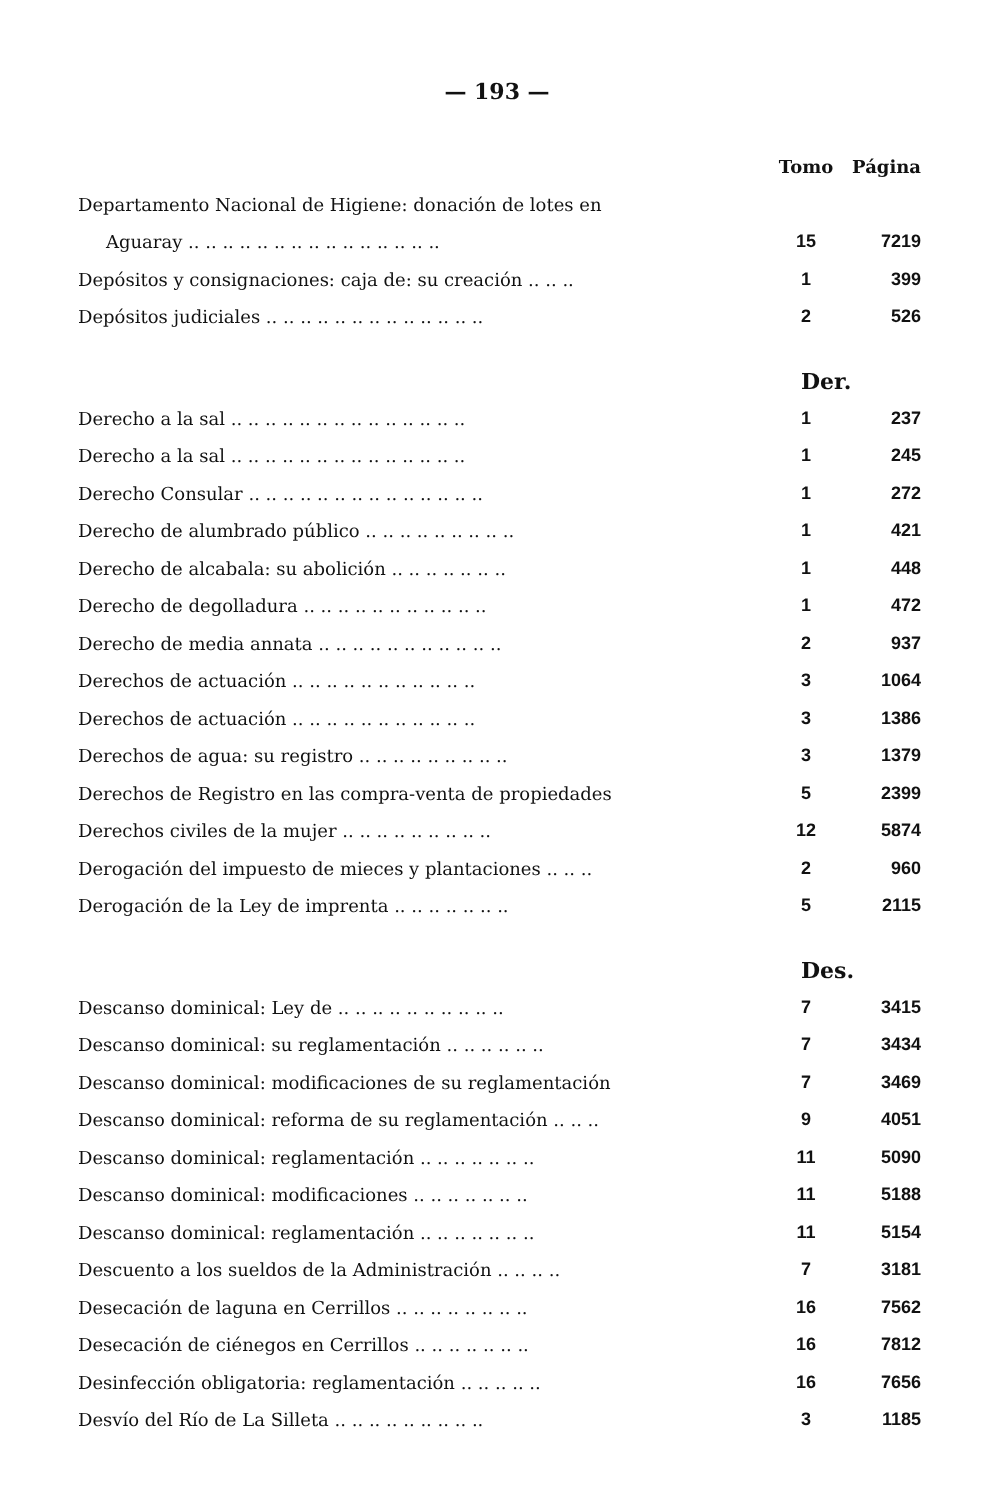— 193 —
| | Tomo | Página |
| Departamento Nacional de Higiene: donación de lotes en | | |
| Aguaray .. .. .. .. .. .. .. .. .. .. .. .. .. .. .. | 15 | 7219 |
| Depósitos y consignaciones: caja de: su creación .. .. .. | 1 | 399 |
| Depósitos judiciales .. .. .. .. .. .. .. .. .. .. .. .. .. | 2 | 526 |
| | Der. | |
| Derecho a la sal .. .. .. .. .. .. .. .. .. .. .. .. .. .. | 1 | 237 |
| Derecho a la sal .. .. .. .. .. .. .. .. .. .. .. .. .. .. | 1 | 245 |
| Derecho Consular .. .. .. .. .. .. .. .. .. .. .. .. .. .. | 1 | 272 |
| Derecho de alumbrado público .. .. .. .. .. .. .. .. .. | 1 | 421 |
| Derecho de alcabala: su abolición .. .. .. .. .. .. .. | 1 | 448 |
| Derecho de degolladura .. .. .. .. .. .. .. .. .. .. .. | 1 | 472 |
| Derecho de media annata .. .. .. .. .. .. .. .. .. .. .. | 2 | 937 |
| Derechos de actuación .. .. .. .. .. .. .. .. .. .. .. | 3 | 1064 |
| Derechos de actuación .. .. .. .. .. .. .. .. .. .. .. | 3 | 1386 |
| Derechos de agua: su registro .. .. .. .. .. .. .. .. .. | 3 | 1379 |
| Derechos de Registro en las compra-venta de propiedades | 5 | 2399 |
| Derechos civiles de la mujer .. .. .. .. .. .. .. .. .. | 12 | 5874 |
| Derogación del impuesto de mieces y plantaciones .. .. .. | 2 | 960 |
| Derogación de la Ley de imprenta .. .. .. .. .. .. .. | 5 | 2115 |
| | Des. | |
| Descanso dominical: Ley de .. .. .. .. .. .. .. .. .. .. | 7 | 3415 |
| Descanso dominical: su reglamentación .. .. .. .. .. .. | 7 | 3434 |
| Descanso dominical: modificaciones de su reglamentación | 7 | 3469 |
| Descanso dominical: reforma de su reglamentación .. .. .. | 9 | 4051 |
| Descanso dominical: reglamentación .. .. .. .. .. .. .. | 11 | 5090 |
| Descanso dominical: modificaciones .. .. .. .. .. .. .. | 11 | 5188 |
| Descanso dominical: reglamentación .. .. .. .. .. .. .. | 11 | 5154 |
| Descuento a los sueldos de la Administración .. .. .. .. | 7 | 3181 |
| Desecación de laguna en Cerrillos .. .. .. .. .. .. .. .. | 16 | 7562 |
| Desecación de ciénegos en Cerrillos .. .. .. .. .. .. .. | 16 | 7812 |
| Desinfección obligatoria: reglamentación .. .. .. .. .. | 16 | 7656 |
| Desvío del Río de La Silleta .. .. .. .. .. .. .. .. .. | 3 | 1185 |